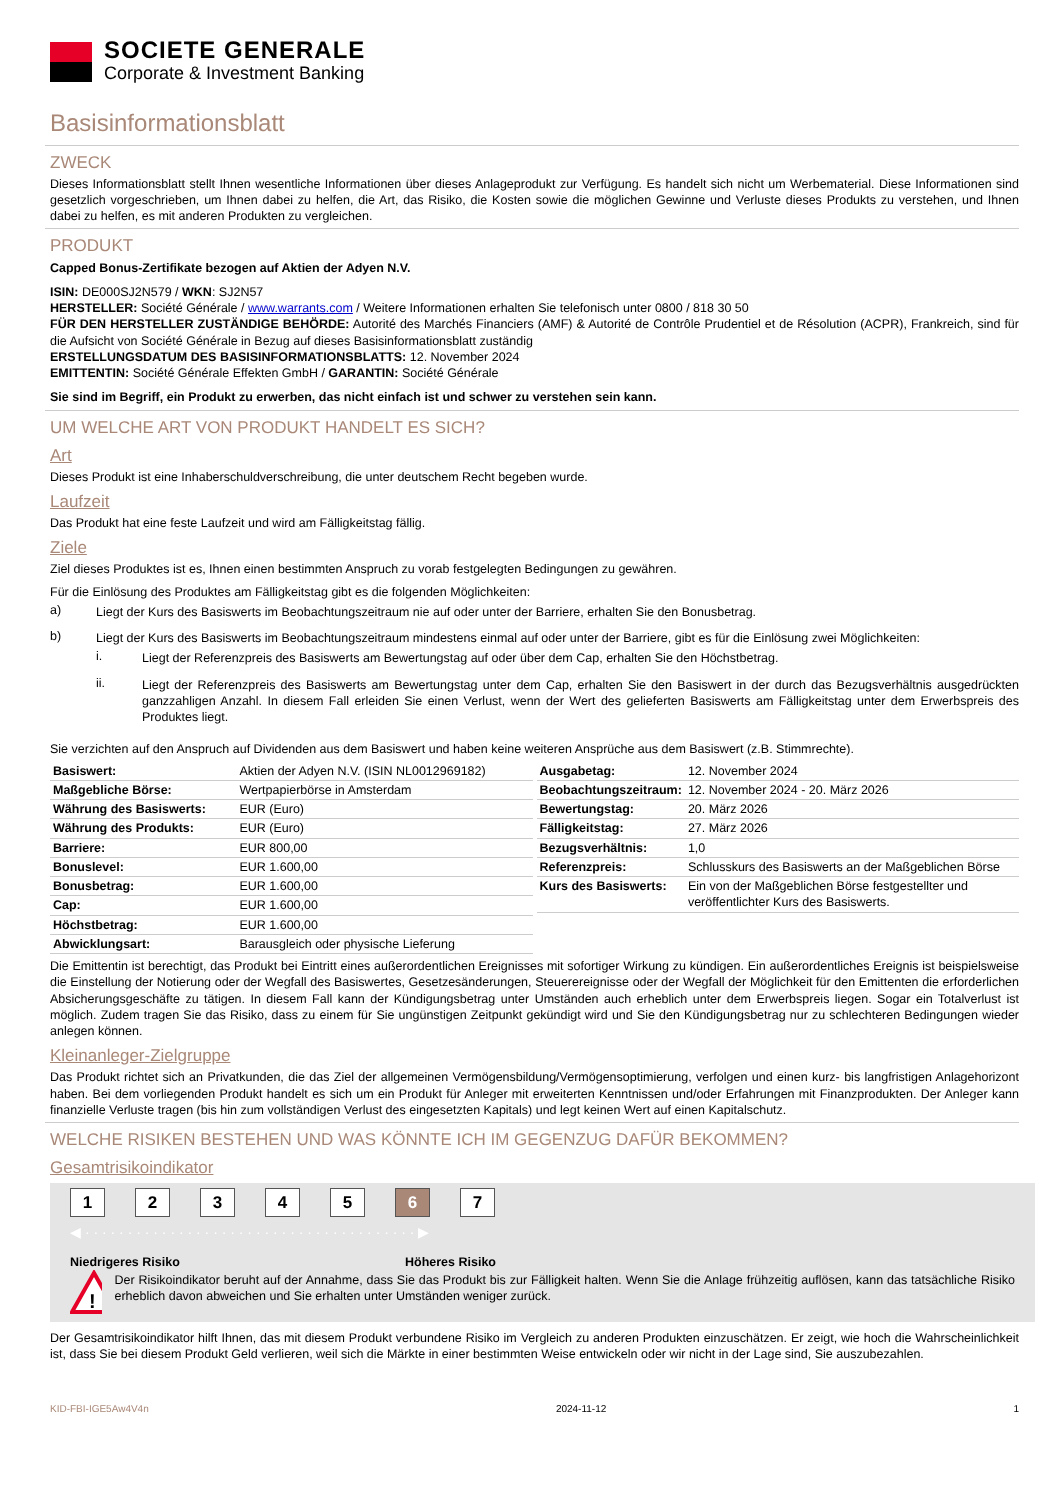SOCIETE GENERALE
Corporate & Investment Banking
Basisinformationsblatt
ZWECK
Dieses Informationsblatt stellt Ihnen wesentliche Informationen über dieses Anlageprodukt zur Verfügung. Es handelt sich nicht um Werbematerial. Diese Informationen sind gesetzlich vorgeschrieben, um Ihnen dabei zu helfen, die Art, das Risiko, die Kosten sowie die möglichen Gewinne und Verluste dieses Produkts zu verstehen, und Ihnen dabei zu helfen, es mit anderen Produkten zu vergleichen.
PRODUKT
Capped Bonus-Zertifikate bezogen auf Aktien der Adyen N.V.
ISIN: DE000SJ2N579 / WKN: SJ2N57
HERSTELLER: Société Générale / www.warrants.com / Weitere Informationen erhalten Sie telefonisch unter 0800 / 818 30 50
FÜR DEN HERSTELLER ZUSTÄNDIGE BEHÖRDE: Autorité des Marchés Financiers (AMF) & Autorité de Contrôle Prudentiel et de Résolution (ACPR), Frankreich, sind für die Aufsicht von Société Générale in Bezug auf dieses Basisinformationsblatt zuständig
ERSTELLUNGSDATUM DES BASISINFORMATIONSBLATTS: 12. November 2024
EMITTENTIN: Société Générale Effekten GmbH / GARANTIN: Société Générale
Sie sind im Begriff, ein Produkt zu erwerben, das nicht einfach ist und schwer zu verstehen sein kann.
UM WELCHE ART VON PRODUKT HANDELT ES SICH?
Art
Dieses Produkt ist eine Inhaberschuldverschreibung, die unter deutschem Recht begeben wurde.
Laufzeit
Das Produkt hat eine feste Laufzeit und wird am Fälligkeitstag fällig.
Ziele
Ziel dieses Produktes ist es, Ihnen einen bestimmten Anspruch zu vorab festgelegten Bedingungen zu gewähren.
Für die Einlösung des Produktes am Fälligkeitstag gibt es die folgenden Möglichkeiten:
a) Liegt der Kurs des Basiswerts im Beobachtungszeitraum nie auf oder unter der Barriere, erhalten Sie den Bonusbetrag.
b) Liegt der Kurs des Basiswerts im Beobachtungszeitraum mindestens einmal auf oder unter der Barriere, gibt es für die Einlösung zwei Möglichkeiten:
i. Liegt der Referenzpreis des Basiswerts am Bewertungstag auf oder über dem Cap, erhalten Sie den Höchstbetrag.
ii. Liegt der Referenzpreis des Basiswerts am Bewertungstag unter dem Cap, erhalten Sie den Basiswert in der durch das Bezugsverhältnis ausgedrückten ganzzahligen Anzahl. In diesem Fall erleiden Sie einen Verlust, wenn der Wert des gelieferten Basiswerts am Fälligkeitstag unter dem Erwerbspreis des Produktes liegt.
Sie verzichten auf den Anspruch auf Dividenden aus dem Basiswert und haben keine weiteren Ansprüche aus dem Basiswert (z.B. Stimmrechte).
| Basiswert: | Aktien der Adyen N.V. (ISIN NL0012969182) |
| Maßgebliche Börse: | Wertpapierbörse in Amsterdam |
| Währung des Basiswerts: | EUR (Euro) |
| Währung des Produkts: | EUR (Euro) |
| Barriere: | EUR 800,00 |
| Bonuslevel: | EUR 1.600,00 |
| Bonusbetrag: | EUR 1.600,00 |
| Cap: | EUR 1.600,00 |
| Höchstbetrag: | EUR 1.600,00 |
| Abwicklungsart: | Barausgleich oder physische Lieferung |
| Ausgabetag: | 12. November 2024 |
| Beobachtungszeitraum: | 12. November 2024 - 20. März 2026 |
| Bewertungstag: | 20. März 2026 |
| Fälligkeitstag: | 27. März 2026 |
| Bezugsverhältnis: | 1,0 |
| Referenzpreis: | Schlusskurs des Basiswerts an der Maßgeblichen Börse |
| Kurs des Basiswerts: | Ein von der Maßgeblichen Börse festgestellter und veröffentlichter Kurs des Basiswerts. |
Die Emittentin ist berechtigt, das Produkt bei Eintritt eines außerordentlichen Ereignisses mit sofortiger Wirkung zu kündigen. Ein außerordentliches Ereignis ist beispielsweise die Einstellung der Notierung oder der Wegfall des Basiswertes, Gesetzesänderungen, Steuerereignisse oder der Wegfall der Möglichkeit für den Emittenten die erforderlichen Absicherungsgeschäfte zu tätigen. In diesem Fall kann der Kündigungsbetrag unter Umständen auch erheblich unter dem Erwerbspreis liegen. Sogar ein Totalverlust ist möglich. Zudem tragen Sie das Risiko, dass zu einem für Sie ungünstigen Zeitpunkt gekündigt wird und Sie den Kündigungsbetrag nur zu schlechteren Bedingungen wieder anlegen können.
Kleinanleger-Zielgruppe
Das Produkt richtet sich an Privatkunden, die das Ziel der allgemeinen Vermögensbildung/Vermögensoptimierung, verfolgen und einen kurz- bis langfristigen Anlagehorizont haben. Bei dem vorliegenden Produkt handelt es sich um ein Produkt für Anleger mit erweiterten Kenntnissen und/oder Erfahrungen mit Finanzprodukten. Der Anleger kann finanzielle Verluste tragen (bis hin zum vollständigen Verlust des eingesetzten Kapitals) und legt keinen Wert auf einen Kapitalschutz.
WELCHE RISIKEN BESTEHEN UND WAS KÖNNTE ICH IM GEGENZUG DAFÜR BEKOMMEN?
Gesamtrisikoindikator
1234567
◀ · · · · · · · · · · · · · · · · · · · · · · · · · · · · · · · · · · · · · · · ▶
Niedrigeres Risiko Höheres Risiko
!
Der Risikoindikator beruht auf der Annahme, dass Sie das Produkt bis zur Fälligkeit halten. Wenn Sie die Anlage frühzeitig auflösen, kann das tatsächliche Risiko erheblich davon abweichen und Sie erhalten unter Umständen weniger zurück.
Der Gesamtrisikoindikator hilft Ihnen, das mit diesem Produkt verbundene Risiko im Vergleich zu anderen Produkten einzuschätzen. Er zeigt, wie hoch die Wahrscheinlichkeit ist, dass Sie bei diesem Produkt Geld verlieren, weil sich die Märkte in einer bestimmten Weise entwickeln oder wir nicht in der Lage sind, Sie auszubezahlen.
KID-FBI-IGE5Aw4V4n 2024-11-12 1